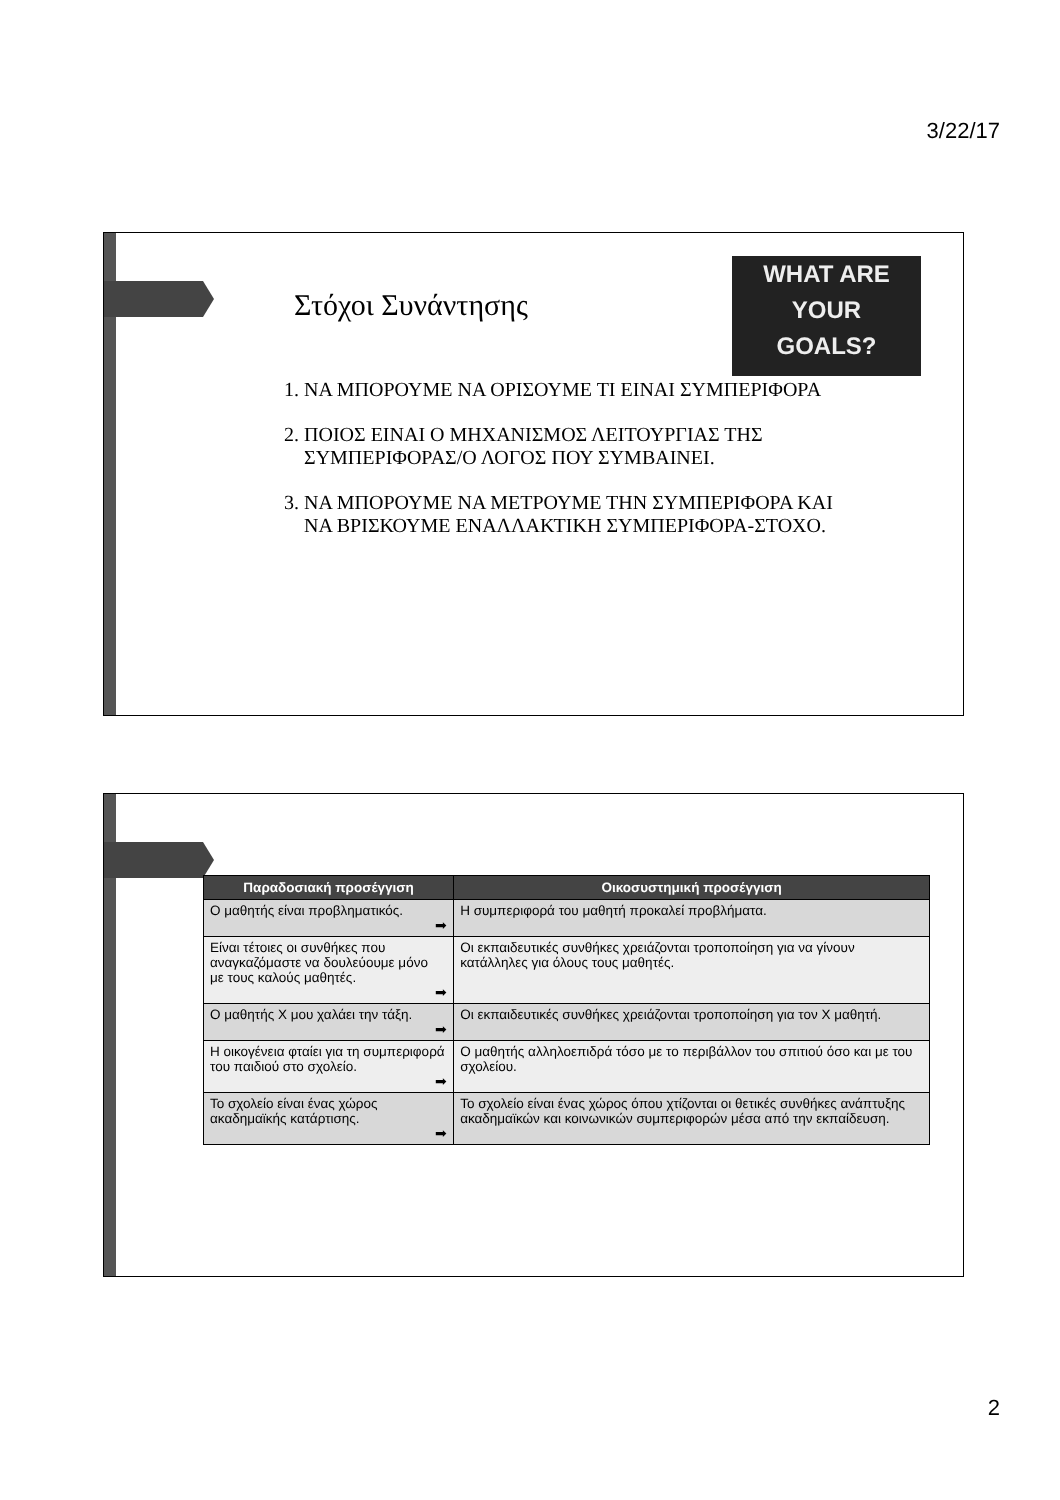3/22/17
Στόχοι Συνάντησης
WHAT ARE
YOUR
GOALS?
1. ΝΑ ΜΠΟΡΟΥΜΕ ΝΑ ΟΡΙΣΟΥΜΕ ΤΙ ΕΙΝΑΙ ΣΥΜΠΕΡΙΦΟΡΑ
2. ΠΟΙΟΣ ΕΙΝΑΙ Ο ΜΗΧΑΝΙΣΜΟΣ ΛΕΙΤΟΥΡΓΙΑΣ ΤΗΣ ΣΥΜΠΕΡΙΦΟΡΑΣ/Ο ΛΟΓΟΣ ΠΟΥ ΣΥΜΒΑΙΝΕΙ.
3. ΝΑ ΜΠΟΡΟΥΜΕ ΝΑ ΜΕΤΡΟΥΜΕ ΤΗΝ ΣΥΜΠΕΡΙΦΟΡΑ ΚΑΙ ΝΑ ΒΡΙΣΚΟΥΜΕ ΕΝΑΛΛΑΚΤΙΚΗ ΣΥΜΠΕΡΙΦΟΡΑ-ΣΤΟΧΟ.
| Παραδοσιακή προσέγγιση | Οικοσυστημική προσέγγιση |
| --- | --- |
| Ο μαθητής είναι προβληματικός. ➡ | Η συμπεριφορά του μαθητή προκαλεί προβλήματα. |
| Είναι τέτοιες οι συνθήκες που αναγκαζόμαστε να δουλεύουμε μόνο με τους καλούς μαθητές. ➡ | Οι εκπαιδευτικές συνθήκες χρειάζονται τροποποίηση για να γίνουν κατάλληλες για όλους τους μαθητές. |
| Ο μαθητής Χ μου χαλάει την τάξη. ➡ | Οι εκπαιδευτικές συνθήκες χρειάζονται τροποποίηση για τον Χ μαθητή. |
| Η οικογένεια φταίει για τη συμπεριφορά του παιδιού στο σχολείο. ➡ | Ο μαθητής αλληλοεπιδρά τόσο με το περιβάλλον του σπιτιού όσο και με του σχολείου. |
| Το σχολείο είναι ένας χώρος ακαδημαϊκής κατάρτισης. ➡ | Το σχολείο είναι ένας χώρος όπου χτίζονται οι θετικές συνθήκες ανάπτυξης ακαδημαϊκών και κοινωνικών συμπεριφορών μέσα από την εκπαίδευση. |
2